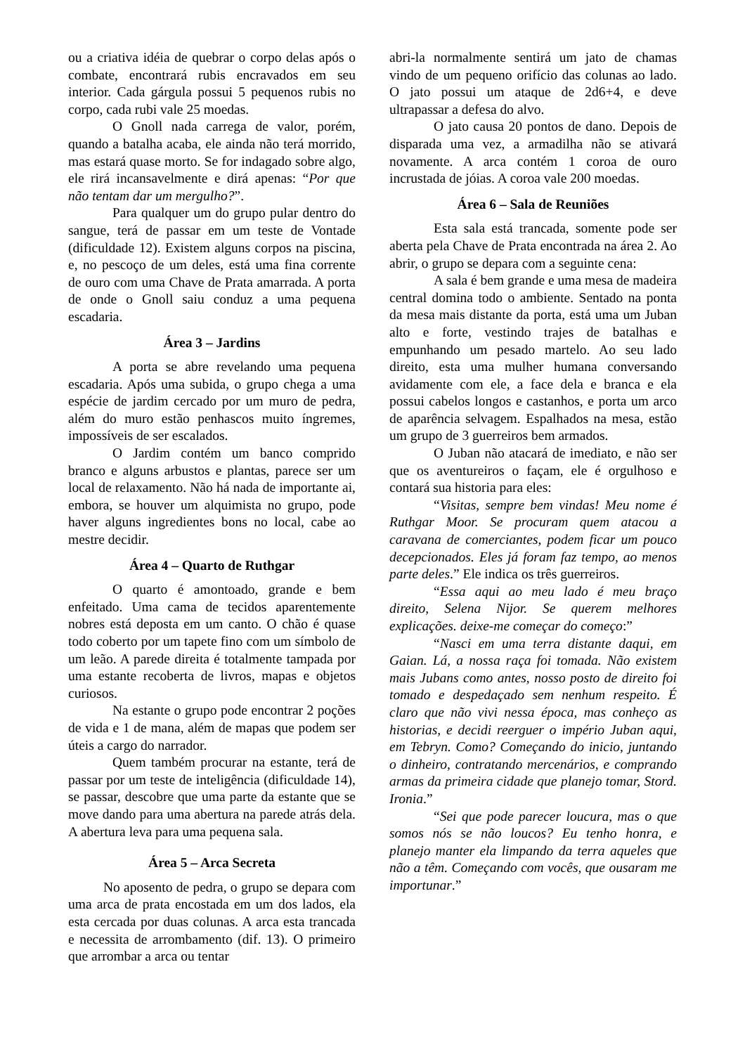ou a criativa idéia de quebrar o corpo delas após o combate, encontrará rubis encravados em seu interior. Cada gárgula possui 5 pequenos rubis no corpo, cada rubi vale 25 moedas.
O Gnoll nada carrega de valor, porém, quando a batalha acaba, ele ainda não terá morrido, mas estará quase morto. Se for indagado sobre algo, ele rirá incansavelmente e dirá apenas: “Por que não tentam dar um mergulho?”.
Para qualquer um do grupo pular dentro do sangue, terá de passar em um teste de Vontade (dificuldade 12). Existem alguns corpos na piscina, e, no pescoço de um deles, está uma fina corrente de ouro com uma Chave de Prata amarrada. A porta de onde o Gnoll saiu conduz a uma pequena escadaria.
Área 3 – Jardins
A porta se abre revelando uma pequena escadaria. Após uma subida, o grupo chega a uma espécie de jardim cercado por um muro de pedra, além do muro estão penhascos muito íngremes, impossíveis de ser escalados.
O Jardim contém um banco comprido branco e alguns arbustos e plantas, parece ser um local de relaxamento. Não há nada de importante ai, embora, se houver um alquimista no grupo, pode haver alguns ingredientes bons no local, cabe ao mestre decidir.
Área 4 – Quarto de Ruthgar
O quarto é amontoado, grande e bem enfeitado. Uma cama de tecidos aparentemente nobres está deposta em um canto. O chão é quase todo coberto por um tapete fino com um símbolo de um leão. A parede direita é totalmente tampada por uma estante recoberta de livros, mapas e objetos curiosos.
Na estante o grupo pode encontrar 2 poções de vida e 1 de mana, além de mapas que podem ser úteis a cargo do narrador.
Quem também procurar na estante, terá de passar por um teste de inteligência (dificuldade 14), se passar, descobre que uma parte da estante que se move dando para uma abertura na parede atrás dela. A abertura leva para uma pequena sala.
Área 5 – Arca Secreta
No aposento de pedra, o grupo se depara com uma arca de prata encostada em um dos lados, ela esta cercada por duas colunas. A arca esta trancada e necessita de arrombamento (dif. 13). O primeiro que arrombar a arca ou tentar
abri-la normalmente sentirá um jato de chamas vindo de um pequeno orifício das colunas ao lado. O jato possui um ataque de 2d6+4, e deve ultrapassar a defesa do alvo.
O jato causa 20 pontos de dano. Depois de disparada uma vez, a armadilha não se ativará novamente. A arca contém 1 coroa de ouro incrustada de jóias. A coroa vale 200 moedas.
Área 6 – Sala de Reuniões
Esta sala está trancada, somente pode ser aberta pela Chave de Prata encontrada na área 2. Ao abrir, o grupo se depara com a seguinte cena:
A sala é bem grande e uma mesa de madeira central domina todo o ambiente. Sentado na ponta da mesa mais distante da porta, está uma um Juban alto e forte, vestindo trajes de batalhas e empunhando um pesado martelo. Ao seu lado direito, esta uma mulher humana conversando avidamente com ele, a face dela e branca e ela possui cabelos longos e castanhos, e porta um arco de aparência selvagem. Espalhados na mesa, estão um grupo de 3 guerreiros bem armados.
O Juban não atacará de imediato, e não ser que os aventureiros o façam, ele é orgulhoso e contará sua historia para eles:
“Visitas, sempre bem vindas! Meu nome é Ruthgar Moor. Se procuram quem atacou a caravana de comerciantes, podem ficar um pouco decepcionados. Eles já foram faz tempo, ao menos parte deles.” Ele indica os três guerreiros.
“Essa aqui ao meu lado é meu braço direito, Selena Nijor. Se querem melhores explicações. deixe-me começar do começo:”
“Nasci em uma terra distante daqui, em Gaian. Lá, a nossa raça foi tomada. Não existem mais Jubans como antes, nosso posto de direito foi tomado e despedaçado sem nenhum respeito. É claro que não vivi nessa época, mas conheço as historias, e decidi reerguer o império Juban aqui, em Tebryn. Como? Começando do inicio, juntando o dinheiro, contratando mercenários, e comprando armas da primeira cidade que planejo tomar, Stord. Ironia.”
“Sei que pode parecer loucura, mas o que somos nós se não loucos? Eu tenho honra, e planejo manter ela limpando da terra aqueles que não a têm. Começando com vocês, que ousaram me importunar.”